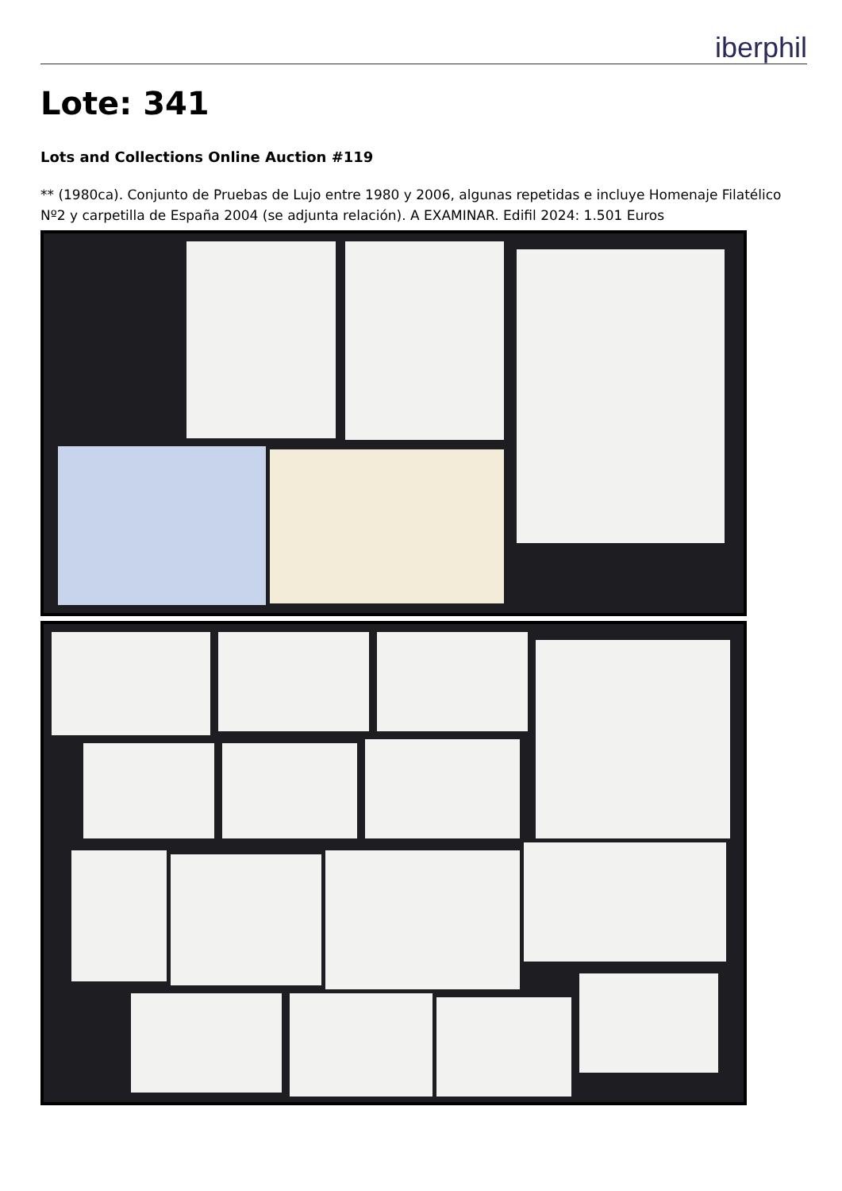iberphil
Lote: 341
Lots and Collections Online Auction #119
** (1980ca). Conjunto de Pruebas de Lujo entre 1980 y 2006, algunas repetidas e incluye Homenaje Filatélico Nº2 y carpetilla de España 2004 (se adjunta relación). A EXAMINAR. Edifil 2024: 1.501 Euros